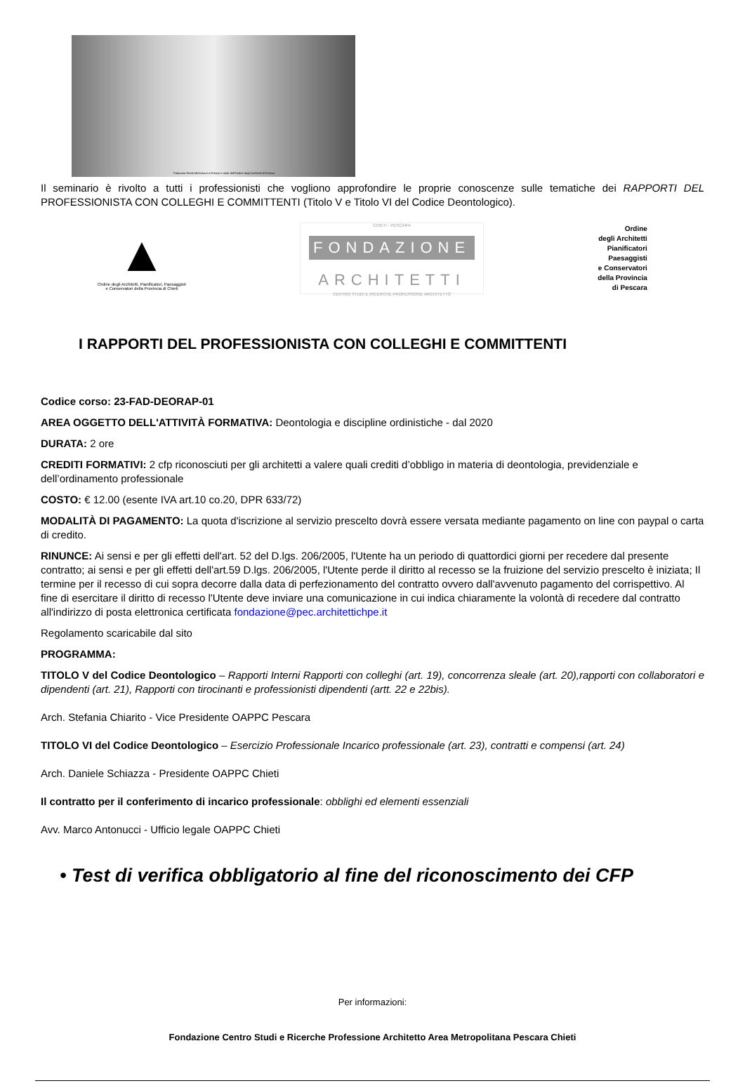Palazzina Reale Michelucci a Firenze e sede dell'Ordine degli Architetti di Firenze
Il seminario è rivolto a tutti i professionisti che vogliono approfondire le proprie conoscenze sulle tematiche dei RAPPORTI DEL PROFESSIONISTA CON COLLEGHI E COMMITTENTI (Titolo V e Titolo VI del Codice Deontologico).
▲
Ordine degli Architetti, Pianificatori, Paesaggisti
e Conservatori della Provincia di Chieti
CHIETI - PESCARA
FONDAZIONE
ARCHITETTI
CENTRO STUDI E RICERCHE PROFESSIONE ARCHITETTO
Ordine
degli Architetti
Pianificatori
Paesaggisti
e Conservatori
della Provincia
di Pescara
I RAPPORTI DEL PROFESSIONISTA CON COLLEGHI E COMMITTENTI
Codice corso: 23-FAD-DEORAP-01
AREA OGGETTO DELL'ATTIVITÀ FORMATIVA: Deontologia e discipline ordinistiche - dal 2020
DURATA: 2 ore
CREDITI FORMATIVI: 2 cfp riconosciuti per gli architetti a valere quali crediti d’obbligo in materia di deontologia, previdenziale e dell’ordinamento professionale
COSTO: € 12.00 (esente IVA art.10 co.20, DPR 633/72)
MODALITÀ DI PAGAMENTO: La quota d'iscrizione al servizio prescelto dovrà essere versata mediante pagamento on line con paypal o carta di credito.
RINUNCE: Ai sensi e per gli effetti dell'art. 52 del D.lgs. 206/2005, l'Utente ha un periodo di quattordici giorni per recedere dal presente contratto; ai sensi e per gli effetti dell'art.59 D.lgs. 206/2005, l'Utente perde il diritto al recesso se la fruizione del servizio prescelto è iniziata; Il termine per il recesso di cui sopra decorre dalla data di perfezionamento del contratto ovvero dall'avvenuto pagamento del corrispettivo. Al fine di esercitare il diritto di recesso l'Utente deve inviare una comunicazione in cui indica chiaramente la volontà di recedere dal contratto all'indirizzo di posta elettronica certificata fondazione@pec.architettichpe.it
Regolamento scaricabile dal sito
PROGRAMMA:
TITOLO V del Codice Deontologico – Rapporti Interni Rapporti con colleghi (art. 19), concorrenza sleale (art. 20),rapporti con collaboratori e dipendenti (art. 21), Rapporti con tirocinanti e professionisti dipendenti (artt. 22 e 22bis).
Arch. Stefania Chiarito - Vice Presidente OAPPC Pescara
TITOLO VI del Codice Deontologico – Esercizio Professionale Incarico professionale (art. 23), contratti e compensi (art. 24)
Arch. Daniele Schiazza - Presidente OAPPC Chieti
Il contratto per il conferimento di incarico professionale: obblighi ed elementi essenziali
Avv. Marco Antonucci - Ufficio legale OAPPC Chieti
• Test di verifica obbligatorio al fine del riconoscimento dei CFP
Per informazioni:
Fondazione Centro Studi e Ricerche Professione Architetto Area Metropolitana Pescara Chieti